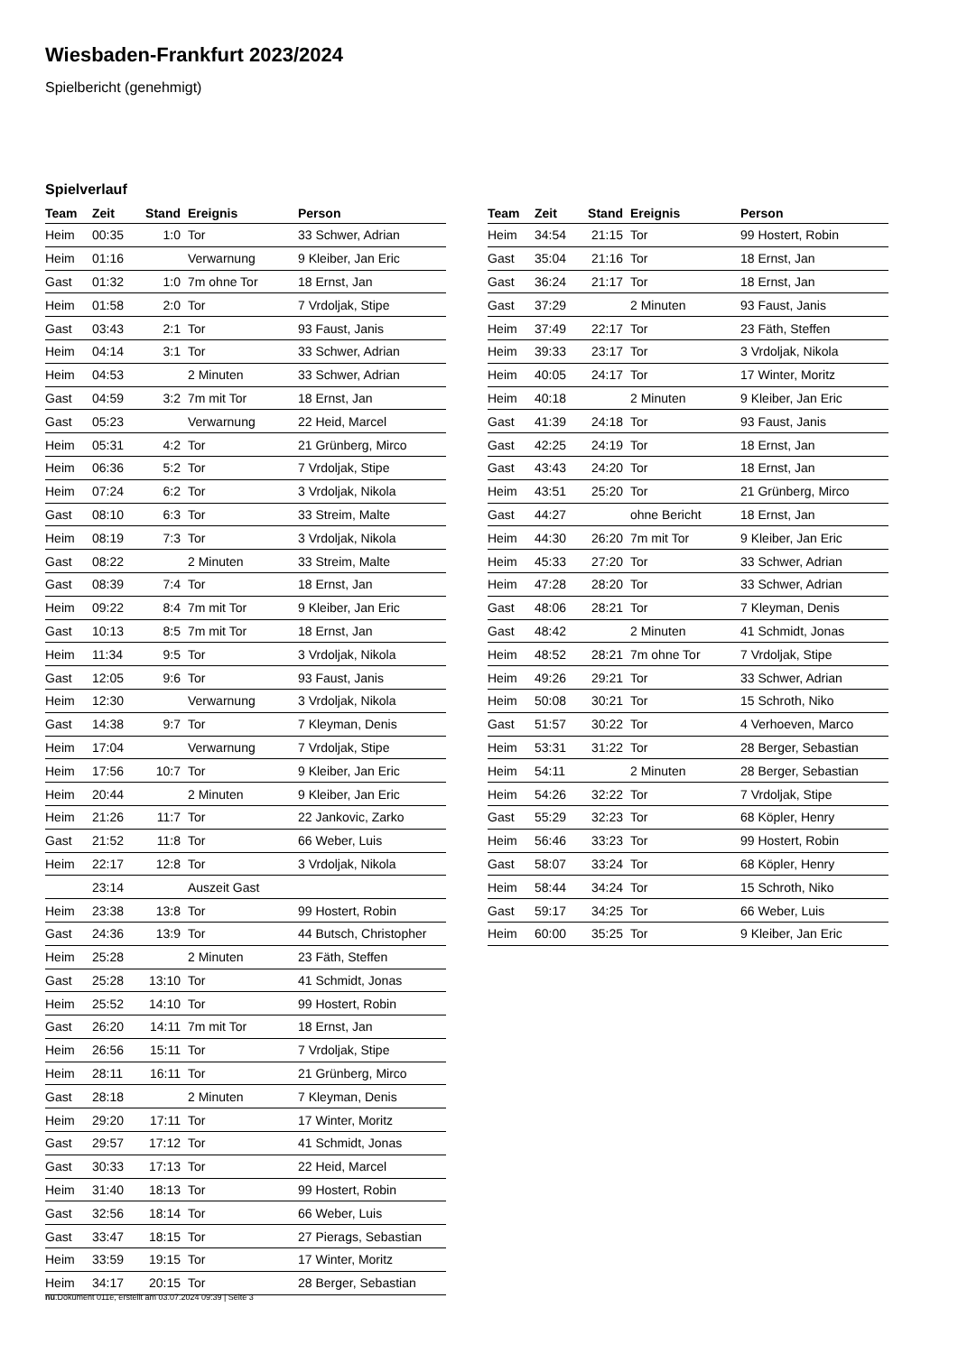Wiesbaden-Frankfurt 2023/2024
Spielbericht (genehmigt)
Spielverlauf
| Team | Zeit | Stand | Ereignis | Person |
| --- | --- | --- | --- | --- |
| Heim | 00:35 | 1:0 | Tor | 33 Schwer, Adrian |
| Heim | 01:16 | | Verwarnung | 9 Kleiber, Jan Eric |
| Gast | 01:32 | 1:0 | 7m ohne Tor | 18 Ernst, Jan |
| Heim | 01:58 | 2:0 | Tor | 7 Vrdoljak, Stipe |
| Gast | 03:43 | 2:1 | Tor | 93 Faust, Janis |
| Heim | 04:14 | 3:1 | Tor | 33 Schwer, Adrian |
| Heim | 04:53 | | 2 Minuten | 33 Schwer, Adrian |
| Gast | 04:59 | 3:2 | 7m mit Tor | 18 Ernst, Jan |
| Gast | 05:23 | | Verwarnung | 22 Heid, Marcel |
| Heim | 05:31 | 4:2 | Tor | 21 Grünberg, Mirco |
| Heim | 06:36 | 5:2 | Tor | 7 Vrdoljak, Stipe |
| Heim | 07:24 | 6:2 | Tor | 3 Vrdoljak, Nikola |
| Gast | 08:10 | 6:3 | Tor | 33 Streim, Malte |
| Heim | 08:19 | 7:3 | Tor | 3 Vrdoljak, Nikola |
| Gast | 08:22 | | 2 Minuten | 33 Streim, Malte |
| Gast | 08:39 | 7:4 | Tor | 18 Ernst, Jan |
| Heim | 09:22 | 8:4 | 7m mit Tor | 9 Kleiber, Jan Eric |
| Gast | 10:13 | 8:5 | 7m mit Tor | 18 Ernst, Jan |
| Heim | 11:34 | 9:5 | Tor | 3 Vrdoljak, Nikola |
| Gast | 12:05 | 9:6 | Tor | 93 Faust, Janis |
| Heim | 12:30 | | Verwarnung | 3 Vrdoljak, Nikola |
| Gast | 14:38 | 9:7 | Tor | 7 Kleyman, Denis |
| Heim | 17:04 | | Verwarnung | 7 Vrdoljak, Stipe |
| Heim | 17:56 | 10:7 | Tor | 9 Kleiber, Jan Eric |
| Heim | 20:44 | | 2 Minuten | 9 Kleiber, Jan Eric |
| Heim | 21:26 | 11:7 | Tor | 22 Jankovic, Zarko |
| Gast | 21:52 | 11:8 | Tor | 66 Weber, Luis |
| Heim | 22:17 | 12:8 | Tor | 3 Vrdoljak, Nikola |
| | 23:14 | | Auszeit Gast | |
| Heim | 23:38 | 13:8 | Tor | 99 Hostert, Robin |
| Gast | 24:36 | 13:9 | Tor | 44 Butsch, Christopher |
| Heim | 25:28 | | 2 Minuten | 23 Fäth, Steffen |
| Gast | 25:28 | 13:10 | Tor | 41 Schmidt, Jonas |
| Heim | 25:52 | 14:10 | Tor | 99 Hostert, Robin |
| Gast | 26:20 | 14:11 | 7m mit Tor | 18 Ernst, Jan |
| Heim | 26:56 | 15:11 | Tor | 7 Vrdoljak, Stipe |
| Heim | 28:11 | 16:11 | Tor | 21 Grünberg, Mirco |
| Gast | 28:18 | | 2 Minuten | 7 Kleyman, Denis |
| Heim | 29:20 | 17:11 | Tor | 17 Winter, Moritz |
| Gast | 29:57 | 17:12 | Tor | 41 Schmidt, Jonas |
| Gast | 30:33 | 17:13 | Tor | 22 Heid, Marcel |
| Heim | 31:40 | 18:13 | Tor | 99 Hostert, Robin |
| Gast | 32:56 | 18:14 | Tor | 66 Weber, Luis |
| Gast | 33:47 | 18:15 | Tor | 27 Pierags, Sebastian |
| Heim | 33:59 | 19:15 | Tor | 17 Winter, Moritz |
| Heim | 34:17 | 20:15 | Tor | 28 Berger, Sebastian |
| Team | Zeit | Stand | Ereignis | Person |
| --- | --- | --- | --- | --- |
| Heim | 34:54 | 21:15 | Tor | 99 Hostert, Robin |
| Gast | 35:04 | 21:16 | Tor | 18 Ernst, Jan |
| Gast | 36:24 | 21:17 | Tor | 18 Ernst, Jan |
| Gast | 37:29 | | 2 Minuten | 93 Faust, Janis |
| Heim | 37:49 | 22:17 | Tor | 23 Fäth, Steffen |
| Heim | 39:33 | 23:17 | Tor | 3 Vrdoljak, Nikola |
| Heim | 40:05 | 24:17 | Tor | 17 Winter, Moritz |
| Heim | 40:18 | | 2 Minuten | 9 Kleiber, Jan Eric |
| Gast | 41:39 | 24:18 | Tor | 93 Faust, Janis |
| Gast | 42:25 | 24:19 | Tor | 18 Ernst, Jan |
| Gast | 43:43 | 24:20 | Tor | 18 Ernst, Jan |
| Heim | 43:51 | 25:20 | Tor | 21 Grünberg, Mirco |
| Gast | 44:27 | | ohne Bericht | 18 Ernst, Jan |
| Heim | 44:30 | 26:20 | 7m mit Tor | 9 Kleiber, Jan Eric |
| Heim | 45:33 | 27:20 | Tor | 33 Schwer, Adrian |
| Heim | 47:28 | 28:20 | Tor | 33 Schwer, Adrian |
| Gast | 48:06 | 28:21 | Tor | 7 Kleyman, Denis |
| Gast | 48:42 | | 2 Minuten | 41 Schmidt, Jonas |
| Heim | 48:52 | 28:21 | 7m ohne Tor | 7 Vrdoljak, Stipe |
| Heim | 49:26 | 29:21 | Tor | 33 Schwer, Adrian |
| Heim | 50:08 | 30:21 | Tor | 15 Schroth, Niko |
| Gast | 51:57 | 30:22 | Tor | 4 Verhoeven, Marco |
| Heim | 53:31 | 31:22 | Tor | 28 Berger, Sebastian |
| Heim | 54:11 | | 2 Minuten | 28 Berger, Sebastian |
| Heim | 54:26 | 32:22 | Tor | 7 Vrdoljak, Stipe |
| Gast | 55:29 | 32:23 | Tor | 68 Köpler, Henry |
| Heim | 56:46 | 33:23 | Tor | 99 Hostert, Robin |
| Gast | 58:07 | 33:24 | Tor | 68 Köpler, Henry |
| Heim | 58:44 | 34:24 | Tor | 15 Schroth, Niko |
| Gast | 59:17 | 34:25 | Tor | 66 Weber, Luis |
| Heim | 60:00 | 35:25 | Tor | 9 Kleiber, Jan Eric |
nu.Dokument 011e, erstellt am 03.07.2024 09:39 | Seite 3